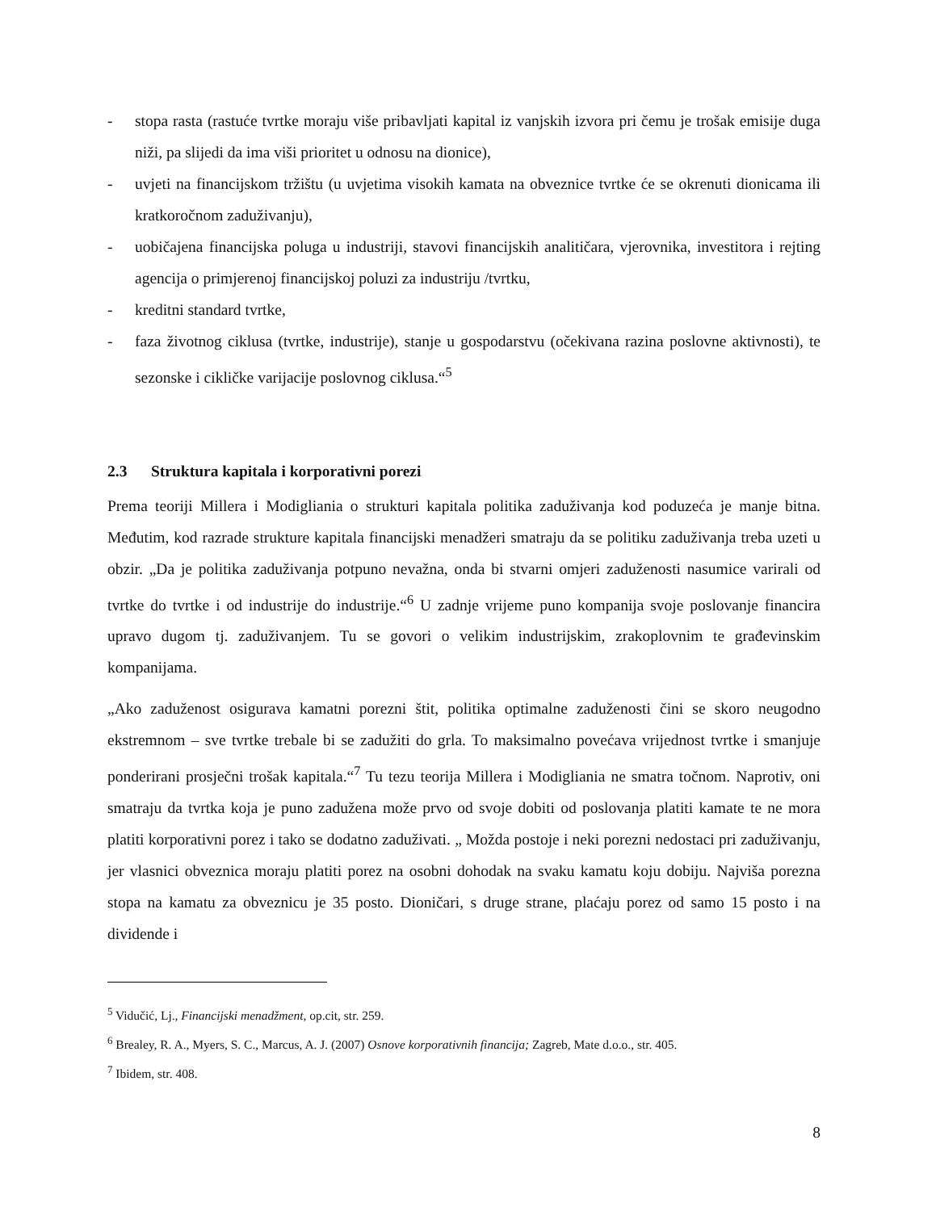- stopa rasta (rastuće tvrtke moraju više pribavljati kapital iz vanjskih izvora pri čemu je trošak emisije duga niži, pa slijedi da ima viši prioritet u odnosu na dionice),
- uvjeti na financijskom tržištu (u uvjetima visokih kamata na obveznice tvrtke će se okrenuti dionicama ili kratkoročnom zaduživanju),
- uobičajena financijska poluga u industriji, stavovi financijskih analitičara, vjerovnika, investitora i rejting agencija o primjerenoj financijskoj poluzi za industriju /tvrtku,
- kreditni standard tvrtke,
- faza životnog ciklusa (tvrtke, industrije), stanje u gospodarstvu (očekivana razina poslovne aktivnosti), te sezonske i cikličke varijacije poslovnog ciklusa.“<sup>5</sup>
2.3 Struktura kapitala i korporativni porezi
Prema teoriji Millera i Modigliania o strukturi kapitala politika zaduživanja kod poduzeća je manje bitna. Međutim, kod razrade strukture kapitala financijski menadžeri smatraju da se politiku zaduživanja treba uzeti u obzir. „Da je politika zaduživanja potpuno nevažna, onda bi stvarni omjeri zaduženosti nasumice varirali od tvrtke do tvrtke i od industrije do industrije.“<sup>6</sup> U zadnje vrijeme puno kompanija svoje poslovanje financira upravo dugom tj. zaduživanjem. Tu se govori o velikim industrijskim, zrakoplovnim te građevinskim kompanijama.
„Ako zaduženost osigurava kamatni porezni štit, politika optimalne zaduženosti čini se skoro neugodno ekstremnom – sve tvrtke trebale bi se zadužiti do grla. To maksimalno povećava vrijednost tvrtke i smanjuje ponderirani prosječni trošak kapitala.“<sup>7</sup> Tu tezu teorija Millera i Modigliania ne smatra točnom. Naprotiv, oni smatraju da tvrtka koja je puno zadužena može prvo od svoje dobiti od poslovanja platiti kamate te ne mora platiti korporativni porez i tako se dodatno zaduživati. „ Možda postoje i neki porezni nedostaci pri zaduživanju, jer vlasnici obveznica moraju platiti porez na osobni dohodak na svaku kamatu koju dobiju. Najviša porezna stopa na kamatu za obveznicu je 35 posto. Dioničari, s druge strane, plaćaju porez od samo 15 posto i na dividende i
<sup>5</sup> Vidučić, Lj., Financijski menadžment, op.cit, str. 259.
<sup>6</sup> Brealey, R. A., Myers, S. C., Marcus, A. J. (2007) Osnove korporativnih financija; Zagreb, Mate d.o.o., str. 405.
<sup>7</sup> Ibidem, str. 408.
8